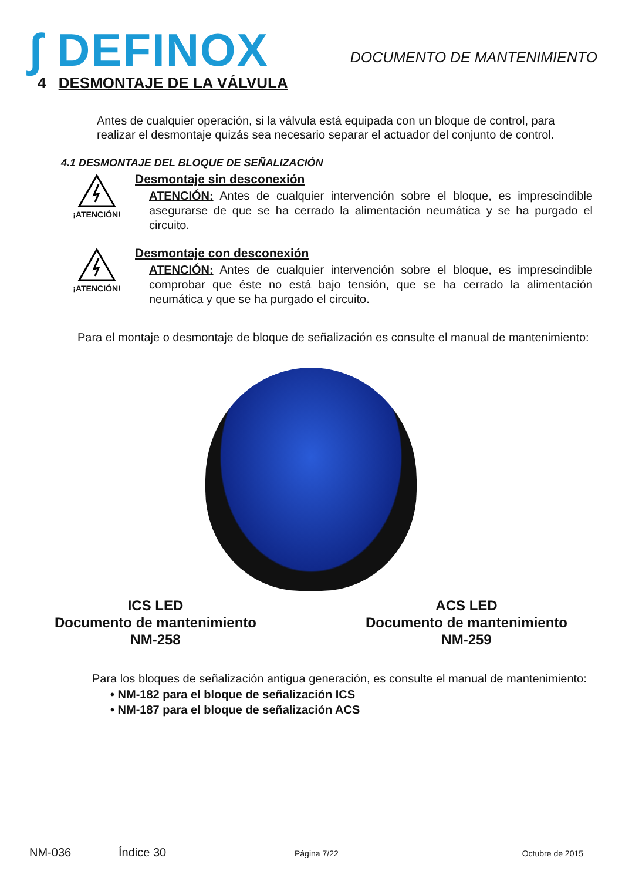∫ DEFINOX
DOCUMENTO DE MANTENIMIENTO
4 DESMONTAJE DE LA VÁLVULA
Antes de cualquier operación, si la válvula está equipada con un bloque de control, para realizar el desmontaje quizás sea necesario separar el actuador del conjunto de control.
4.1 DESMONTAJE DEL BLOQUE DE SEÑALIZACIÓN
¡ATENCIÓN!
Desmontaje sin desconexión
ATENCIÓN: Antes de cualquier intervención sobre el bloque, es imprescindible asegurarse de que se ha cerrado la alimentación neumática y se ha purgado el circuito.
¡ATENCIÓN!
Desmontaje con desconexión
ATENCIÓN: Antes de cualquier intervención sobre el bloque, es imprescindible comprobar que éste no está bajo tensión, que se ha cerrado la alimentación neumática y que se ha purgado el circuito.
Para el montaje o desmontaje de bloque de señalización es consulte el manual de mantenimiento:
ICS LED
Documento de mantenimiento
NM-258
ACS LED
Documento de mantenimiento
NM-259
Para los bloques de señalización antigua generación, es consulte el manual de mantenimiento:
• NM-182 para el bloque de señalización ICS
• NM-187 para el bloque de señalización ACS
NM-036 Índice 30 Página 7/22 Octubre de 2015